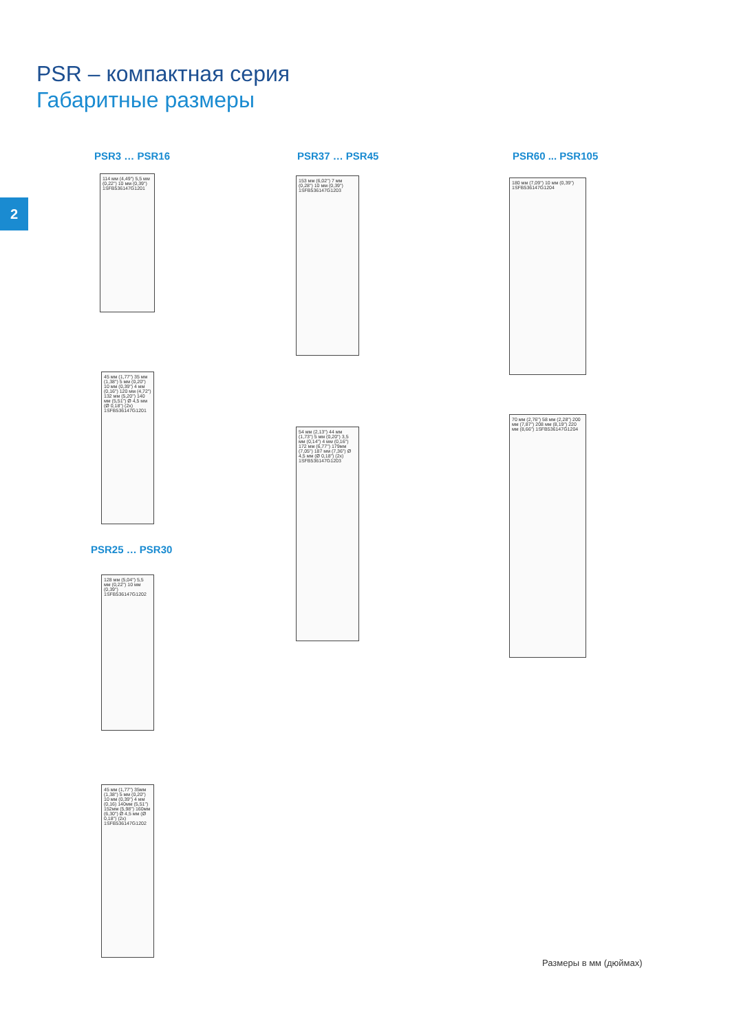PSR – компактная серия
Габаритные размеры
2
PSR3 … PSR16
114 мм (4,49") 5,5 мм (0,22") 10 мм (0,39") 1SFB536147G1201
45 мм (1,77") 35 мм (1,38") 5 мм (0,20") 10 мм (0,39") 4 мм (0,16") 120 мм (4,72") 132 мм (5,20") 140 мм (5,51") Ø 4,5 мм (Ø 0,18") (2x) 1SFB536147G1201
PSR25 … PSR30
128 мм (5,04") 5,5 мм (0,22") 10 мм (0,39") 1SFB536147G1202
45 мм (1,77") 35мм (1,38") 5 мм (0,20") 10 мм (0,39") 4 мм (0,16) 140мм (5,51") 152мм (5,98") 160мм (6,30") Ø 4,5 мм (Ø 0,18") (2x) 1SFB536147G1202
PSR37 … PSR45
153 мм (6,02") 7 мм (0,28") 10 мм (0,39") 1SFB536147G1203
54 мм (2,13") 44 мм (1,73") 5 мм (0,20") 3,5 мм (0,14") 4 мм (0,16") 172 мм (6,77") 179мм (7,05") 187 мм (7,36") Ø 4,5 мм (Ø 0,18") (2x) 1SFB536147G1203
PSR60 ... PSR105
180 мм (7,09") 10 мм (0,39") 1SFB536147G1204
70 мм (2,76") 58 мм (2,28") 200 мм (7,87") 208 мм (8,19") 220 мм (8,66") 1SFB536147G1204
Размеры в мм (дюймах)